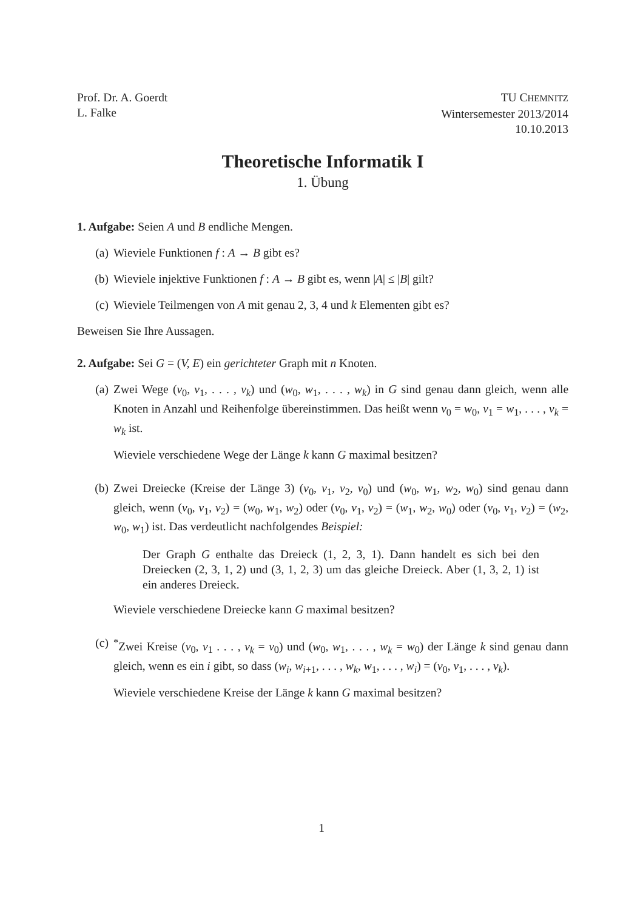Prof. Dr. A. Goerdt
L. Falke
TU CHEMNITZ
Wintersemester 2013/2014
10.10.2013
Theoretische Informatik I
1. Übung
1. Aufgabe: Seien A und B endliche Mengen.
(a) Wieviele Funktionen f : A → B gibt es?
(b) Wieviele injektive Funktionen f : A → B gibt es, wenn |A| ≤ |B| gilt?
(c) Wieviele Teilmengen von A mit genau 2, 3, 4 und k Elementen gibt es?
Beweisen Sie Ihre Aussagen.
2. Aufgabe: Sei G = (V, E) ein gerichteter Graph mit n Knoten.
(a) Zwei Wege (v<sub>0</sub>, v<sub>1</sub>, . . . , v<sub>k</sub>) und (w<sub>0</sub>, w<sub>1</sub>, . . . , w<sub>k</sub>) in G sind genau dann gleich, wenn alle Knoten in Anzahl und Reihenfolge übereinstimmen. Das heißt wenn v<sub>0</sub> = w<sub>0</sub>, v<sub>1</sub> = w<sub>1</sub>, . . . , v<sub>k</sub> = w<sub>k</sub> ist.
Wieviele verschiedene Wege der Länge k kann G maximal besitzen?
(b) Zwei Dreiecke (Kreise der Länge 3) (v<sub>0</sub>, v<sub>1</sub>, v<sub>2</sub>, v<sub>0</sub>) und (w<sub>0</sub>, w<sub>1</sub>, w<sub>2</sub>, w<sub>0</sub>) sind genau dann gleich, wenn (v<sub>0</sub>, v<sub>1</sub>, v<sub>2</sub>) = (w<sub>0</sub>, w<sub>1</sub>, w<sub>2</sub>) oder (v<sub>0</sub>, v<sub>1</sub>, v<sub>2</sub>) = (w<sub>1</sub>, w<sub>2</sub>, w<sub>0</sub>) oder (v<sub>0</sub>, v<sub>1</sub>, v<sub>2</sub>) = (w<sub>2</sub>, w<sub>0</sub>, w<sub>1</sub>) ist. Das verdeutlicht nachfolgendes Beispiel:
Der Graph G enthalte das Dreieck (1, 2, 3, 1). Dann handelt es sich bei den Dreiecken (2, 3, 1, 2) und (3, 1, 2, 3) um das gleiche Dreieck. Aber (1, 3, 2, 1) ist ein anderes Dreieck.
Wieviele verschiedene Dreiecke kann G maximal besitzen?
(c) <sup>*</sup> Zwei Kreise (v<sub>0</sub>, v<sub>1</sub> . . . , v<sub>k</sub> = v<sub>0</sub>) und (w<sub>0</sub>, w<sub>1</sub>, . . . , w<sub>k</sub> = w<sub>0</sub>) der Länge k sind genau dann gleich, wenn es ein i gibt, so dass (w<sub>i</sub>, w<sub>i+1</sub>, . . . , w<sub>k</sub>, w<sub>1</sub>, . . . , w<sub>i</sub>) = (v<sub>0</sub>, v<sub>1</sub>, . . . , v<sub>k</sub>).
Wieviele verschiedene Kreise der Länge k kann G maximal besitzen?
1